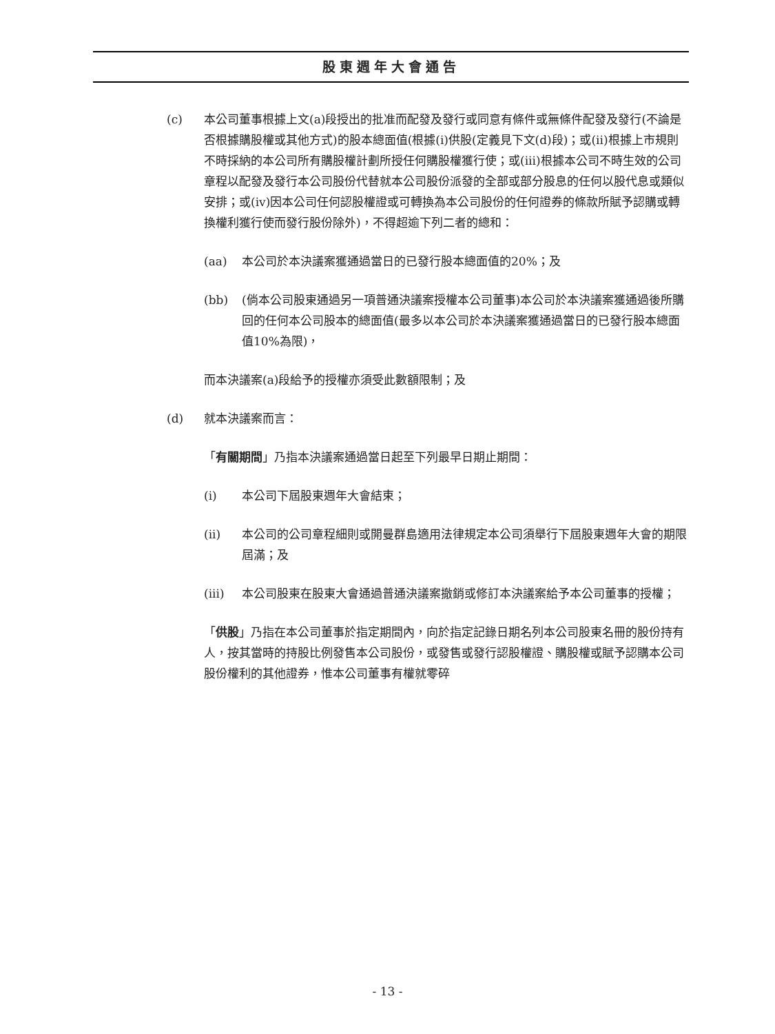股東週年大會通告
(c) 本公司董事根據上文(a)段授出的批准而配發及發行或同意有條件或無條件配發及發行(不論是否根據購股權或其他方式)的股本總面值(根據(i)供股(定義見下文(d)段)；或(ii)根據上市規則不時採納的本公司所有購股權計劃所授任何購股權獲行使；或(iii)根據本公司不時生效的公司章程以配發及發行本公司股份代替就本公司股份派發的全部或部分股息的任何以股代息或類似安排；或(iv)因本公司任何認股權證或可轉換為本公司股份的任何證券的條款所賦予認購或轉換權利獲行使而發行股份除外)，不得超逾下列二者的總和：
(aa) 本公司於本決議案獲通過當日的已發行股本總面值的20%；及
(bb) (倘本公司股東通過另一項普通決議案授權本公司董事)本公司於本決議案獲通過後所購回的任何本公司股本的總面值(最多以本公司於本決議案獲通過當日的已發行股本總面值10%為限)，
而本決議案(a)段給予的授權亦須受此數額限制；及
(d) 就本決議案而言：
「有關期間」乃指本決議案通過當日起至下列最早日期止期間：
(i) 本公司下屆股東週年大會結束；
(ii) 本公司的公司章程細則或開曼群島適用法律規定本公司須舉行下屆股東週年大會的期限屆滿；及
(iii) 本公司股東在股東大會通過普通決議案撤銷或修訂本決議案給予本公司董事的授權；
「供股」乃指在本公司董事於指定期間內，向於指定記錄日期名列本公司股東名冊的股份持有人，按其當時的持股比例發售本公司股份，或發售或發行認股權證、購股權或賦予認購本公司股份權利的其他證券，惟本公司董事有權就零碎
- 13 -